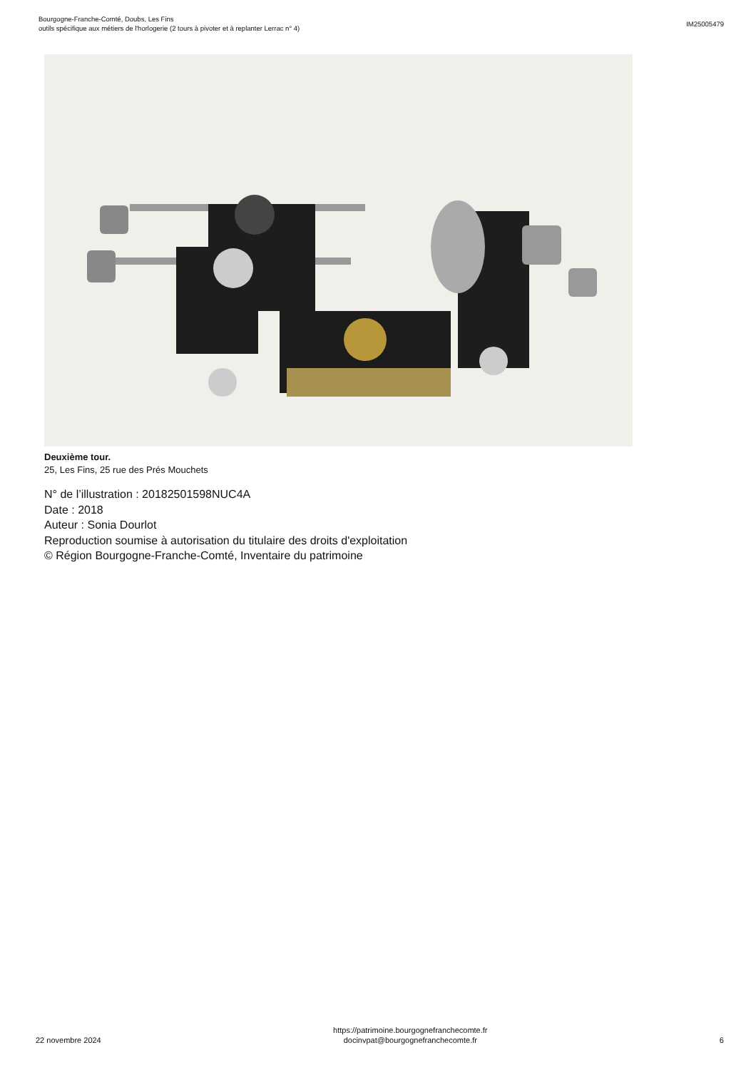Bourgogne-Franche-Comté, Doubs, Les Fins
outils spécifique aux métiers de l'horlogerie (2 tours à pivoter et à replanter Lerrac n° 4)
IM25005479
Deuxième tour.
25, Les Fins, 25 rue des Prés Mouchets
N° de l’illustration : 20182501598NUC4A
Date : 2018
Auteur : Sonia Dourlot
Reproduction soumise à autorisation du titulaire des droits d'exploitation
© Région Bourgogne-Franche-Comté, Inventaire du patrimoine
22 novembre 2024
https://patrimoine.bourgognefranchecomte.fr
docinvpat@bourgognefranchecomte.fr
6